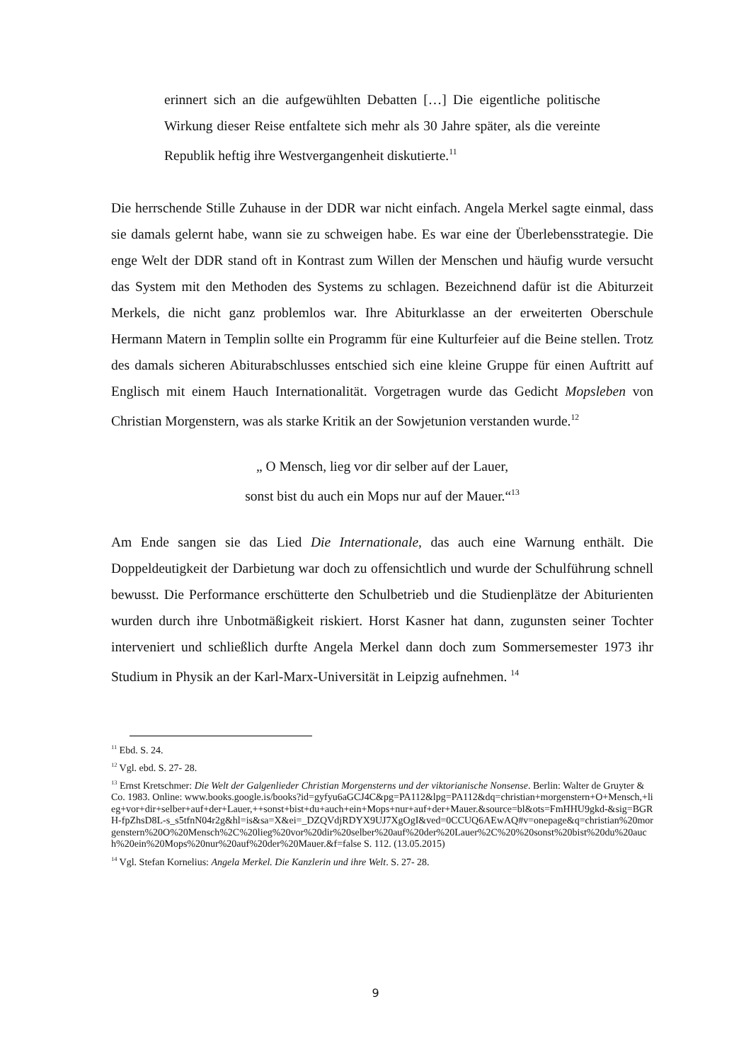erinnert sich an die aufgewühlten Debatten […] Die eigentliche politische Wirkung dieser Reise entfaltete sich mehr als 30 Jahre später, als die vereinte Republik heftig ihre Westvergangenheit diskutierte.<sup>11</sup>
Die herrschende Stille Zuhause in der DDR war nicht einfach. Angela Merkel sagte einmal, dass sie damals gelernt habe, wann sie zu schweigen habe. Es war eine der Überlebensstrategie. Die enge Welt der DDR stand oft in Kontrast zum Willen der Menschen und häufig wurde versucht das System mit den Methoden des Systems zu schlagen. Bezeichnend dafür ist die Abiturzeit Merkels, die nicht ganz problemlos war. Ihre Abiturklasse an der erweiterten Oberschule Hermann Matern in Templin sollte ein Programm für eine Kulturfeier auf die Beine stellen. Trotz des damals sicheren Abiturabschlusses entschied sich eine kleine Gruppe für einen Auftritt auf Englisch mit einem Hauch Internationalität. Vorgetragen wurde das Gedicht Mopsleben von Christian Morgenstern, was als starke Kritik an der Sowjetunion verstanden wurde.<sup>12</sup>
„ O Mensch, lieg vor dir selber auf der Lauer,
sonst bist du auch ein Mops nur auf der Mauer.“<sup>13</sup>
Am Ende sangen sie das Lied Die Internationale, das auch eine Warnung enthält. Die Doppeldeutigkeit der Darbietung war doch zu offensichtlich und wurde der Schulführung schnell bewusst. Die Performance erschütterte den Schulbetrieb und die Studienplätze der Abiturienten wurden durch ihre Unbotmäßigkeit riskiert. Horst Kasner hat dann, zugunsten seiner Tochter interveniert und schließlich durfte Angela Merkel dann doch zum Sommersemester 1973 ihr Studium in Physik an der Karl-Marx-Universität in Leipzig aufnehmen. <sup>14</sup>
<sup>11</sup> Ebd. S. 24.
<sup>12</sup> Vgl. ebd. S. 27- 28.
<sup>13</sup> Ernst Kretschmer: Die Welt der Galgenlieder Christian Morgensterns und der viktorianische Nonsense. Berlin: Walter de Gruyter & Co. 1983. Online: www.books.google.is/books?id=gyfyu6aGCJ4C&pg=PA112&lpg=PA112&dq=christian+morgenstern+O+Mensch,+lieg+vor+dir+selber+auf+der+Lauer,++sonst+bist+du+auch+ein+Mops+nur+auf+der+Mauer.&source=bl&ots=FmHHU9gkd-&sig=BGRH-fpZhsD8L-s_s5tfnN04r2g&hl=is&sa=X&ei=_DZQVdjRDYX9UJ7XgOgI&ved=0CCUQ6AEwAQ#v=onepage&q=christian%20morgenstern%20O%20Mensch%2C%20lieg%20vor%20dir%20selber%20auf%20der%20Lauer%2C%20%20sonst%20bist%20du%20auch%20ein%20Mops%20nur%20auf%20der%20Mauer.&f=false S. 112. (13.05.2015)
<sup>14</sup> Vgl. Stefan Kornelius: Angela Merkel. Die Kanzlerin und ihre Welt. S. 27- 28.
9